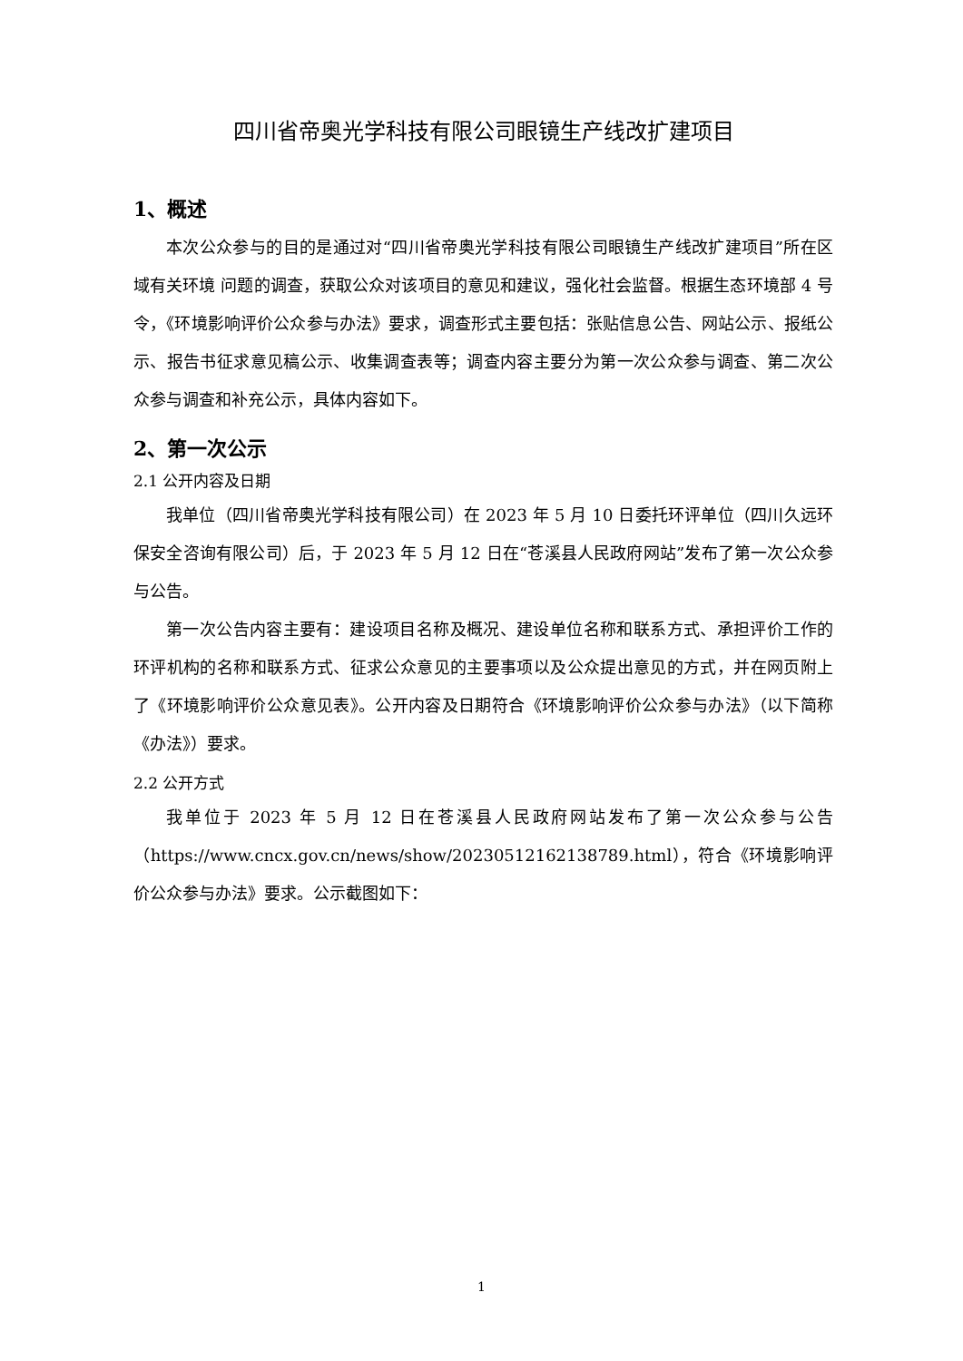四川省帝奥光学科技有限公司眼镜生产线改扩建项目
1、概述
本次公众参与的目的是通过对“四川省帝奥光学科技有限公司眼镜生产线改扩建项目”所在区域有关环境 问题的调查，获取公众对该项目的意见和建议，强化社会监督。根据生态环境部 4 号令，《环境影响评价公众参与办法》要求，调查形式主要包括：张贴信息公告、网站公示、报纸公示、报告书征求意见稿公示、收集调查表等；调查内容主要分为第一次公众参与调查、第二次公众参与调查和补充公示，具体内容如下。
2、第一次公示
2.1 公开内容及日期
我单位（四川省帝奥光学科技有限公司）在 2023 年 5 月 10 日委托环评单位（四川久远环保安全咨询有限公司）后，于 2023 年 5 月 12 日在“苍溪县人民政府网站”发布了第一次公众参与公告。
第一次公告内容主要有：建设项目名称及概况、建设单位名称和联系方式、承担评价工作的环评机构的名称和联系方式、征求公众意见的主要事项以及公众提出意见的方式，并在网页附上了《环境影响评价公众意见表》。公开内容及日期符合《环境影响评价公众参与办法》（以下简称《办法》）要求。
2.2 公开方式
我单位于 2023 年 5 月 12 日在苍溪县人民政府网站发布了第一次公众参与公告（https://www.cncx.gov.cn/news/show/20230512162138789.html），符合《环境影响评价公众参与办法》要求。公示截图如下：
1